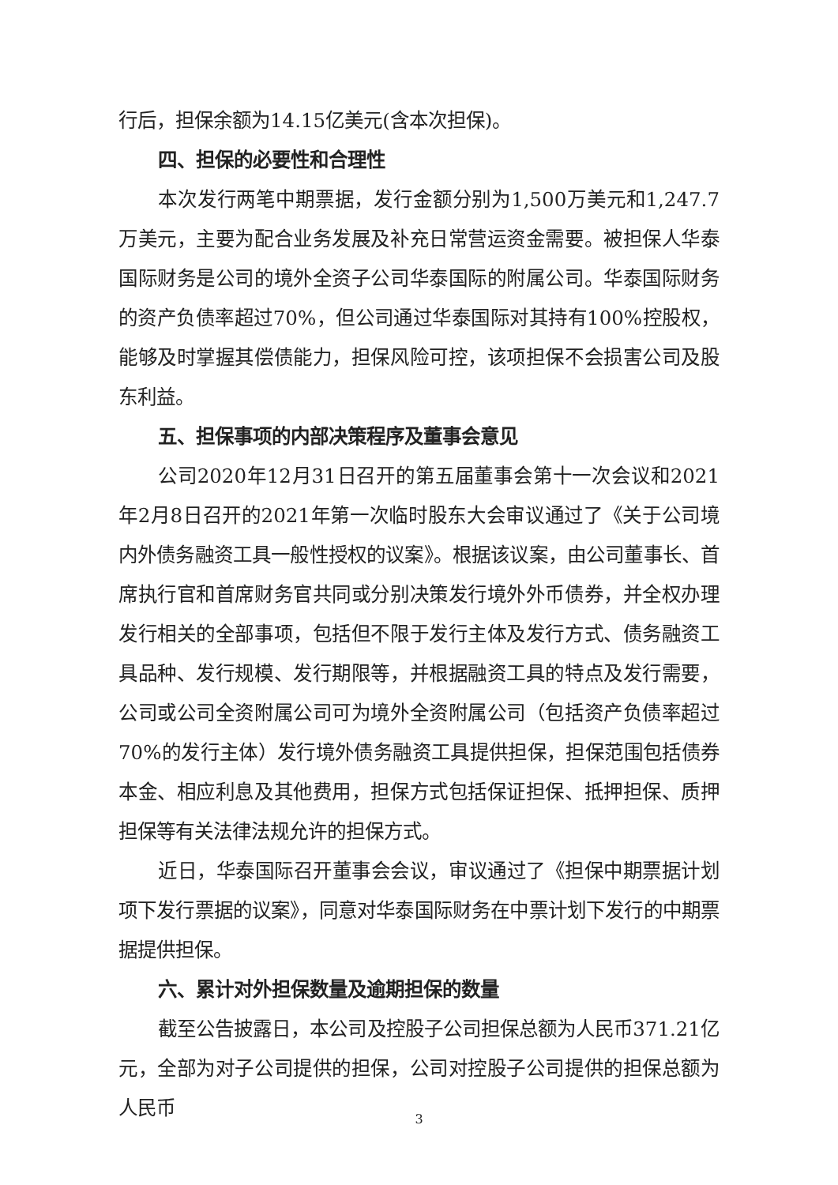行后，担保余额为14.15亿美元(含本次担保)。
四、担保的必要性和合理性
本次发行两笔中期票据，发行金额分别为1,500万美元和1,247.7万美元，主要为配合业务发展及补充日常营运资金需要。被担保人华泰国际财务是公司的境外全资子公司华泰国际的附属公司。华泰国际财务的资产负债率超过70%，但公司通过华泰国际对其持有100%控股权，能够及时掌握其偿债能力，担保风险可控，该项担保不会损害公司及股东利益。
五、担保事项的内部决策程序及董事会意见
公司2020年12月31日召开的第五届董事会第十一次会议和2021年2月8日召开的2021年第一次临时股东大会审议通过了《关于公司境内外债务融资工具一般性授权的议案》。根据该议案，由公司董事长、首席执行官和首席财务官共同或分别决策发行境外外币债券，并全权办理发行相关的全部事项，包括但不限于发行主体及发行方式、债务融资工具品种、发行规模、发行期限等，并根据融资工具的特点及发行需要，公司或公司全资附属公司可为境外全资附属公司（包括资产负债率超过70%的发行主体）发行境外债务融资工具提供担保，担保范围包括债券本金、相应利息及其他费用，担保方式包括保证担保、抵押担保、质押担保等有关法律法规允许的担保方式。
近日，华泰国际召开董事会会议，审议通过了《担保中期票据计划项下发行票据的议案》，同意对华泰国际财务在中票计划下发行的中期票据提供担保。
六、累计对外担保数量及逾期担保的数量
截至公告披露日，本公司及控股子公司担保总额为人民币371.21亿元，全部为对子公司提供的担保，公司对控股子公司提供的担保总额为人民币
3